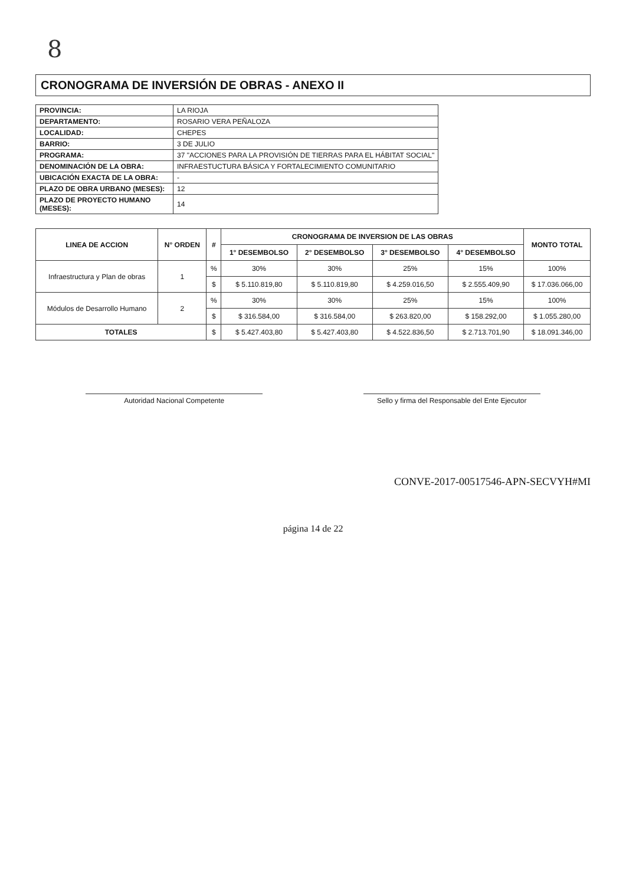8
CRONOGRAMA DE INVERSIÓN DE OBRAS - ANEXO II
| PROVINCIA: | LA RIOJA |
| DEPARTAMENTO: | ROSARIO VERA PEÑALOZA |
| LOCALIDAD: | CHEPES |
| BARRIO: | 3 DE JULIO |
| PROGRAMA: | 37 "ACCIONES PARA LA PROVISIÓN DE TIERRAS PARA EL HÁBITAT SOCIAL" |
| DENOMINACIÓN DE LA OBRA: | INFRAESTUCTURA BÁSICA Y FORTALECIMIENTO COMUNITARIO |
| UBICACIÓN EXACTA DE LA OBRA: | - |
| PLAZO DE OBRA URBANO (MESES): | 12 |
| PLAZO DE PROYECTO HUMANO (MESES): | 14 |
| LINEA DE ACCION | N° ORDEN | # | CRONOGRAMA DE INVERSION DE LAS OBRAS | | | | MONTO TOTAL |
| --- | --- | --- | --- | --- | --- | --- | --- |
| | | | 1° DESEMBOLSO | 2° DESEMBOLSO | 3° DESEMBOLSO | 4° DESEMBOLSO | |
| Infraestructura y Plan de obras | 1 | % | 30% | 30% | 25% | 15% | 100% |
| | | $ | $ 5.110.819,80 | $ 5.110.819,80 | $ 4.259.016,50 | $ 2.555.409,90 | $ 17.036.066,00 |
| Módulos de Desarrollo Humano | 2 | % | 30% | 30% | 25% | 15% | 100% |
| | | $ | $ 316.584,00 | $ 316.584,00 | $ 263.820,00 | $ 158.292,00 | $ 1.055.280,00 |
| TOTALES | | $ | $ 5.427.403,80 | $ 5.427.403,80 | $ 4.522.836,50 | $ 2.713.701,90 | $ 18.091.346,00 |
Autoridad Nacional Competente Sello y firma del Responsable del Ente Ejecutor
CONVE-2017-00517546-APN-SECVYH#MI
página 14 de 22